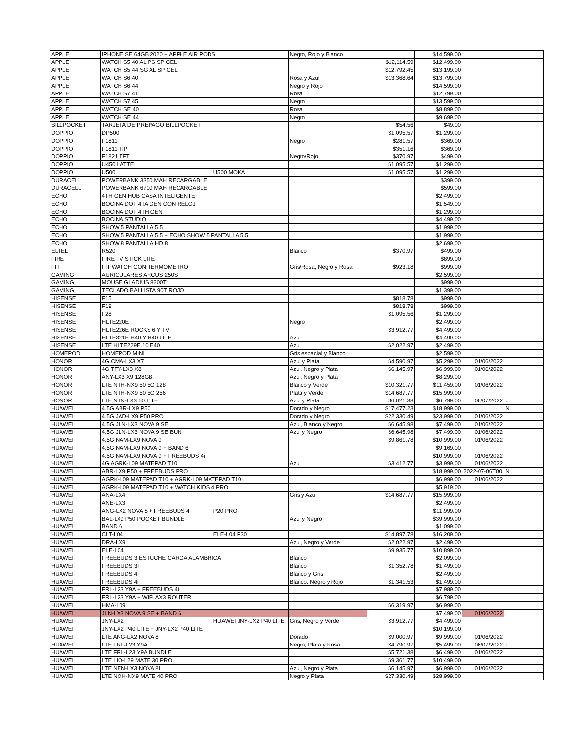| APPLE | IPHONE SE 64GB 2020 + APPLE AIR PODS | | Negro, Rojo y Blanco | | $14,599.00 | | |
| APPLE | WATCH S5 40 AL PS SP CEL | | | $12,114.59 | $12,499.00 | | |
| APPLE | WATCH S5 44 SG AL SP CEL | | | $12,792.45 | $13,199.00 | | |
| APPLE | WATCH S6 40 | | Rosa y Azul | $13,368.64 | $13,799.00 | | |
| APPLE | WATCH S6 44 | | Negro y Rojo | | $14,599.00 | | |
| APPLE | WATCH S7 41 | | Rosa | | $12,799.00 | | |
| APPLE | WATCH S7 45 | | Negro | | $13,599.00 | | |
| APPLE | WATCH SE 40 | | Rosa | | $8,899.00 | | |
| APPLE | WATCH SE 44 | | Negro | | $9,699.00 | | |
| BILLPOCKET | TARJETA DE PREPAGO BILLPOCKET | | | $54.56 | $49.00 | | |
| DOPPIO | DP500 | | | $1,095.57 | $1,299.00 | | |
| DOPPIO | F1811 | | Negro | $281.57 | $369.00 | | |
| DOPPIO | F1811 TIP | | | $351.16 | $369.00 | | |
| DOPPIO | F1821 TFT | | Negro/Rojo | $370.97 | $499.00 | | |
| DOPPIO | U450 LATTE | | | $1,095.57 | $1,299.00 | | |
| DOPPIO | U500 | U500 MOKA | | $1,095.57 | $1,299.00 | | |
| DURACELL | POWERBANK 3350 MAH RECARGABLE | | | | $399.00 | | |
| DURACELL | POWERBANK 6700 MAH RECARGABLE | | | | $599.00 | | |
| ECHO | 4TH GEN HUB CASA INTELIGENTE | | | | $2,499.00 | | |
| ECHO | BOCINA DOT 4TA GEN CON RELOJ | | | | $1,549.00 | | |
| ECHO | BOCINA DOT 4TH GEN | | | | $1,299.00 | | |
| ECHO | BOCINA STUDIO | | | | $4,499.00 | | |
| ECHO | SHOW 5 PANTALLA 5.5 | | | | $1,999.00 | | |
| ECHO | SHOW 5 PANTALLA 5.5 + ECHO SHOW 5 PANTALLA 5.5 | | | | $1,999.00 | | |
| ECHO | SHOW 8 PANTALLA HD 8 | | | | $2,699.00 | | |
| ELTEL | R520 | | Blanco | $370.97 | $499.00 | | |
| FIRE | FIRE TV STICK LITE | | | | $899.00 | | |
| FIT | FIT WATCH CON TERMOMETRO | | Gris/Rosa, Negro y Rosa | $923.18 | $999.00 | | |
| GAMING | AURICULARES ARCUS 250S | | | | $2,599.00 | | |
| GAMING | MOUSE GLADIUS 8200T | | | | $999.00 | | |
| GAMING | TECLADO BALLISTA 90T ROJO | | | | $1,399.00 | | |
| HISENSE | F15 | | | $818.78 | $999.00 | | |
| HISENSE | F18 | | | $818.78 | $999.00 | | |
| HISENSE | F28 | | | $1,095.56 | $1,299.00 | | |
| HISENSE | HLTE220E | | Negro | | $2,499.00 | | |
| HISENSE | HLTE226E ROCKS 6 Y TV | | | $3,912.77 | $4,499.00 | | |
| HISENSE | HLTE321E H40 Y H40 LITE | | Azul | | $4,499.00 | | |
| HISENSE | LTE HLTE229E.10 E40 | | Azul | $2,022.97 | $2,499.00 | | |
| HOMEPOD | HOMEPOD MINI | | Gris espacial y Blanco | | $2,599.00 | | |
| HONOR | 4G CMA-LX3 X7 | | Azul y Plata | $4,590.97 | $5,299.00 | 01/06/2022 | |
| HONOR | 4G TFY-LX3 X8 | | Azul, Negro y Plata | $6,145.97 | $6,999.00 | 01/06/2022 | |
| HONOR | ANY-LX3 X9 128GB | | Azul, Negro y Plata | | $8,299.00 | | |
| HONOR | LTE NTH-NX9 50 5G 128 | | Blanco y Verde | $10,321.77 | $11,459.00 | 01/06/2022 | |
| HONOR | LTE NTH-NX9 50 5G 256 | | Plata y Verde | $14,687.77 | $15,999.00 | | |
| HONOR | LTE NTN-LX3 50 LITE | | Azul y Plata | $6,021.38 | $6,799.00 | 06/07/2022 | ↓ |
| HUAWEI | 4.5G ABR-LX9 P50 | | Dorado y Negro | $17,477.23 | $18,999.00 | | N |
| HUAWEI | 4.5G JAD-LX9 P50 PRO | | Dorado y Negro | $22,330.49 | $23,999.00 | 01/06/2022 | |
| HUAWEI | 4.5G JLN-LX3 NOVA 9 SE | | Azul, Blanco y Negro | $6,645.98 | $7,499.00 | 01/06/2022 | |
| HUAWEI | 4.5G JLN-LX3 NOVA 9 SE BUN | | Azul y Negro | $6,645.98 | $7,499.00 | 01/06/2022 | |
| HUAWEI | 4.5G NAM-LX9 NOVA 9 | | | $9,861.78 | $10,999.00 | 01/06/2022 | |
| HUAWEI | 4.5G NAM-LX9 NOVA 9 + BAND 6 | | | | $9,169.00 | | |
| HUAWEI | 4.5G NAM-LX9 NOVA 9 + FREEBUDS 4i | | | | $10,999.00 | 01/06/2022 | |
| HUAWEI | 4G AGRK-L09 MATEPAD T10 | | Azul | $3,412.77 | $3,999.00 | 01/06/2022 | |
| HUAWEI | ABR-LX9 P50 + FREEBUDS PRO | | | | $18,999.00 | 2022-07-06T00 | N |
| HUAWEI | AGRK-L09 MATEPAD T10 + AGRK-L09 MATEPAD T10 | | | | $6,999.00 | 01/06/2022 | |
| HUAWEI | AGRK-L09 MATEPAD T10 + WATCH KIDS 4 PRO | | | | $5,919.00 | | |
| HUAWEI | ANA-LX4 | | Gris y Azul | $14,687.77 | $15,999.00 | | |
| HUAWEI | ANE-LX3 | | | | $2,499.00 | | |
| HUAWEI | ANG-LX2 NOVA 8 + FREEBUDS 4i | P20 PRO | | | $11,999.00 | | |
| HUAWEI | BAL-L49 P50 POCKET BUNDLE | | Azul y Negro | | $39,999.00 | | |
| HUAWEI | BAND 6 | | | | $1,099.00 | | |
| HUAWEI | CLT-L04 | ELE-L04 P30 | | $14,897.78 | $16,209.00 | | |
| HUAWEI | DRA-LX9 | | Azul, Negro y Verde | $2,022.97 | $2,499.00 | | |
| HUAWEI | ELE-L04 | | | $9,935.77 | $10,899.00 | | |
| HUAWEI | FREEBUDS 3 ESTUCHE CARGA ALAMBRICA | | Blanco | | $2,099.00 | | |
| HUAWEI | FREEBUDS 3I | | Blanco | $1,352.78 | $1,499.00 | | |
| HUAWEI | FREEBUDS 4 | | Blanco y Gris | | $2,499.00 | | |
| HUAWEI | FREEBUDS 4i | | Blanco, Negro y Rojo | $1,341.53 | $1,499.00 | | |
| HUAWEI | FRL-L23 Y9A + FREEBUDS 4i | | | | $7,989.00 | | |
| HUAWEI | FRL-L23 Y9A + WIFI AX3 ROUTER | | | | $6,799.00 | | |
| HUAWEI | HMA-L09 | | | $6,319.97 | $6,999.00 | | |
| HUAWEI | JLN-LX3 NOVA 9 SE + BAND 6 | | | | $7,499.00 | 01/06/2022 | |
| HUAWEI | JNY-LX2 | HUAWEI JNY-LX2 P40 LITE | Gris, Negro y Verde | $3,912.77 | $4,499.00 | | |
| HUAWEI | JNY-LX2 P40 LITE + JNY-LX2 P40 LITE | | | | $10,199.00 | | |
| HUAWEI | LTE ANG-LX2 NOVA 8 | | Dorado | $9,000.97 | $9,999.00 | 01/06/2022 | |
| HUAWEI | LTE FRL-L23 Y9A | | Negro, Plata y Rosa | $4,790.97 | $5,499.00 | 06/07/2022 | ↓ |
| HUAWEI | LTE FRL-L23 Y9A BUNDLE | | | $5,721.38 | $6,499.00 | 01/06/2022 | |
| HUAWEI | LTE LIO-L29 MATE 30 PRO | | | $9,361.77 | $10,499.00 | | |
| HUAWEI | LTE NEN-LX3 NOVA 8I | | Azul, Negro y Plata | $6,145.97 | $6,999.00 | 01/06/2022 | |
| HUAWEI | LTE NOH-NX9 MATE 40 PRO | | Negro y Plata | $27,330.49 | $28,999.00 | | |